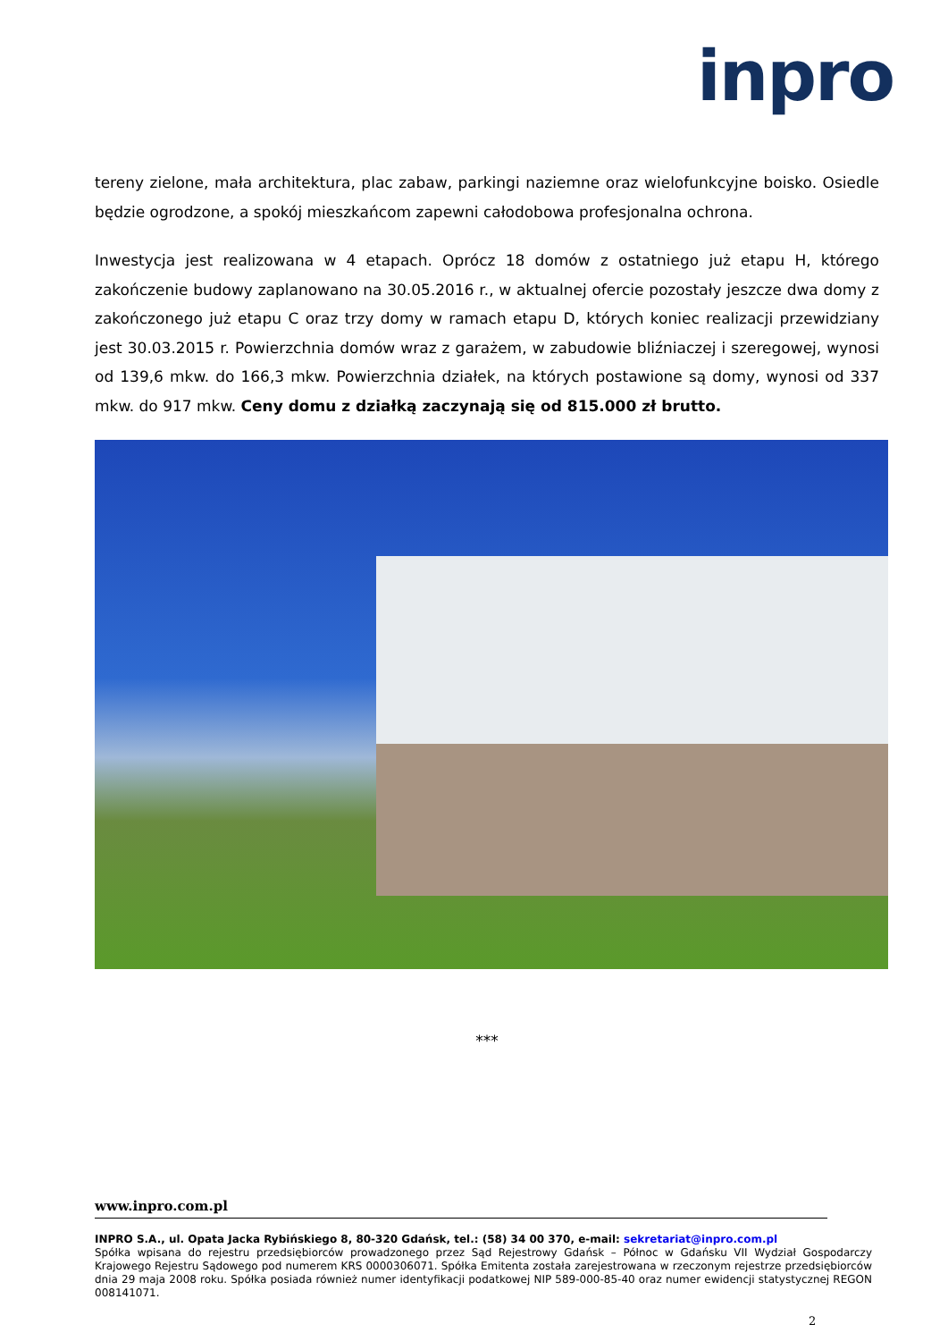inpro
tereny zielone, mała architektura, plac zabaw, parkingi naziemne oraz wielofunkcyjne boisko. Osiedle będzie ogrodzone, a spokój mieszkańcom zapewni całodobowa profesjonalna ochrona.
Inwestycja jest realizowana w 4 etapach. Oprócz 18 domów z ostatniego już etapu H, którego zakończenie budowy zaplanowano na 30.05.2016 r., w aktualnej ofercie pozostały jeszcze dwa domy z zakończonego już etapu C oraz trzy domy w ramach etapu D, których koniec realizacji przewidziany jest 30.03.2015 r. Powierzchnia domów wraz z garażem, w zabudowie bliźniaczej i szeregowej, wynosi od 139,6 mkw. do 166,3 mkw. Powierzchnia działek, na których postawione są domy, wynosi od 337 mkw. do 917 mkw. Ceny domu z działką zaczynają się od 815.000 zł brutto.
***
www.inpro.com.pl
INPRO S.A., ul. Opata Jacka Rybińskiego 8, 80-320 Gdańsk, tel.: (58) 34 00 370, e-mail: sekretariat@inpro.com.pl
Spółka wpisana do rejestru przedsiębiorców prowadzonego przez Sąd Rejestrowy Gdańsk – Północ w Gdańsku VII Wydział Gospodarczy Krajowego Rejestru Sądowego pod numerem KRS 0000306071. Spółka Emitenta została zarejestrowana w rzeczonym rejestrze przedsiębiorców dnia 29 maja 2008 roku. Spółka posiada również numer identyfikacji podatkowej NIP 589-000-85-40 oraz numer ewidencji statystycznej REGON 008141071.
2